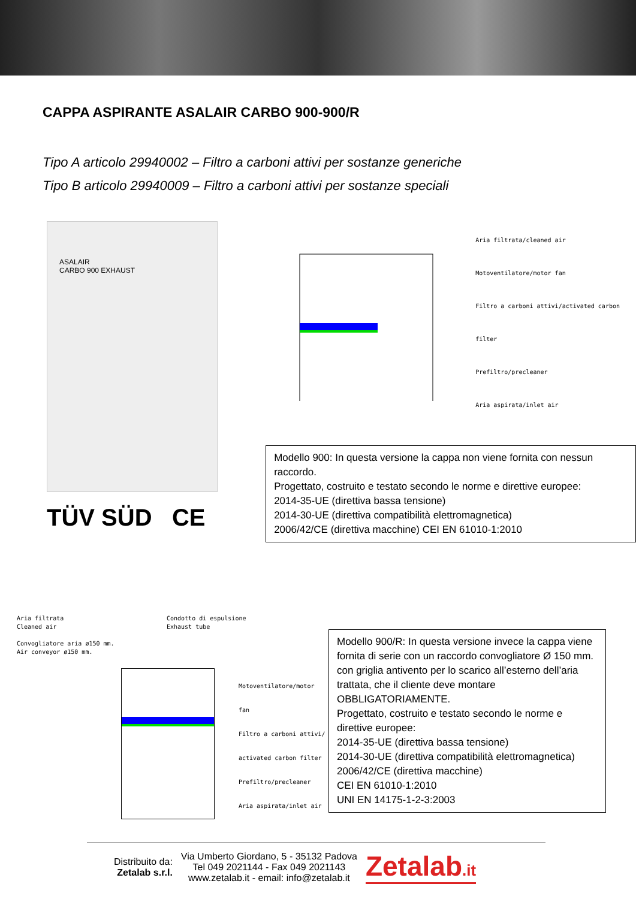CAPPA ASPIRANTE ASALAIR CARBO 900-900/R
Tipo A articolo 29940002 – Filtro a carboni attivi per sostanze generiche
Tipo B articolo 29940009 – Filtro a carboni attivi per sostanze speciali
ASALAIR
CARBO 900 EXHAUST
TÜV SÜD CE
Aria filtrata/cleaned air
Motoventilatore/motor fan
Filtro a carboni attivi/activated carbon filter
Prefiltro/precleaner
Aria aspirata/inlet air
Modello 900: In questa versione la cappa non viene fornita con nessun raccordo.
Progettato, costruito e testato secondo le norme e direttive europee:
2014-35-UE (direttiva bassa tensione)
2014-30-UE (direttiva compatibilità elettromagnetica)
2006/42/CE (direttiva macchine) CEI EN 61010-1:2010
Aria filtrata
Cleaned air
Convogliatore aria ø150 mm.
Air conveyor ø150 mm.
Condotto di espulsione
Exhaust tube
Motoventilatore/motor fan
Filtro a carboni attivi/
activated carbon filter
Prefiltro/precleaner
Aria aspirata/inlet air
Modello 900/R: In questa versione invece la cappa viene fornita di serie con un raccordo convogliatore Ø 150 mm. con griglia antivento per lo scarico all’esterno dell’aria trattata, che il cliente deve montare OBBLIGATORIAMENTE.
Progettato, costruito e testato secondo le norme e direttive europee:
2014-35-UE (direttiva bassa tensione)
2014-30-UE (direttiva compatibilità elettromagnetica)
2006/42/CE (direttiva macchine)
CEI EN 61010-1:2010
UNI EN 14175-1-2-3:2003
Distribuito da:
Zetalab s.r.l.
Via Umberto Giordano, 5 - 35132 Padova
Tel 049 2021144 - Fax 049 2021143
www.zetalab.it - email: info@zetalab.it
Zetalab.it